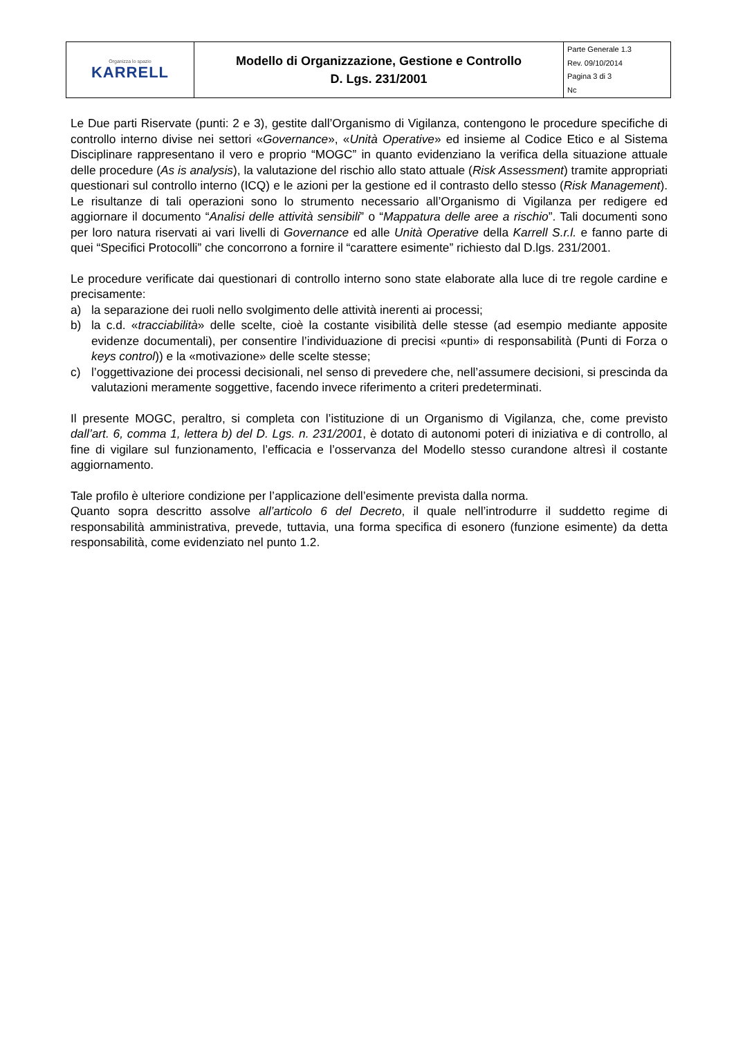| Organizza lo spazio KARRELL | Modello di Organizzazione, Gestione e Controllo D. Lgs. 231/2001 | Parte Generale 1.3 Rev. 09/10/2014 Pagina 3 di 3 Nc |
Le Due parti Riservate (punti: 2 e 3), gestite dall’Organismo di Vigilanza, contengono le procedure specifiche di controllo interno divise nei settori «Governance», «Unità Operative» ed insieme al Codice Etico e al Sistema Disciplinare rappresentano il vero e proprio “MOGC” in quanto evidenziano la verifica della situazione attuale delle procedure (As is analysis), la valutazione del rischio allo stato attuale (Risk Assessment) tramite appropriati questionari sul controllo interno (ICQ) e le azioni per la gestione ed il contrasto dello stesso (Risk Management). Le risultanze di tali operazioni sono lo strumento necessario all’Organismo di Vigilanza per redigere ed aggiornare il documento “Analisi delle attività sensibili” o “Mappatura delle aree a rischio”. Tali documenti sono per loro natura riservati ai vari livelli di Governance ed alle Unità Operative della Karrell S.r.l. e fanno parte di quei “Specifici Protocolli” che concorrono a fornire il “carattere esimente” richiesto dal D.lgs. 231/2001.
Le procedure verificate dai questionari di controllo interno sono state elaborate alla luce di tre regole cardine e precisamente:
a) la separazione dei ruoli nello svolgimento delle attività inerenti ai processi;
b) la c.d. «tracciabilità» delle scelte, cioè la costante visibilità delle stesse (ad esempio mediante apposite evidenze documentali), per consentire l’individuazione di precisi «punti» di responsabilità (Punti di Forza o keys control)) e la «motivazione» delle scelte stesse;
c) l’oggettivazione dei processi decisionali, nel senso di prevedere che, nell’assumere decisioni, si prescinda da valutazioni meramente soggettive, facendo invece riferimento a criteri predeterminati.
Il presente MOGC, peraltro, si completa con l’istituzione di un Organismo di Vigilanza, che, come previsto dall’art. 6, comma 1, lettera b) del D. Lgs. n. 231/2001, è dotato di autonomi poteri di iniziativa e di controllo, al fine di vigilare sul funzionamento, l’efficacia e l’osservanza del Modello stesso curandone altresì il costante aggiornamento.
Tale profilo è ulteriore condizione per l’applicazione dell’esimente prevista dalla norma.
Quanto sopra descritto assolve all’articolo 6 del Decreto, il quale nell’introdurre il suddetto regime di responsabilità amministrativa, prevede, tuttavia, una forma specifica di esonero (funzione esimente) da detta responsabilità, come evidenziato nel punto 1.2.